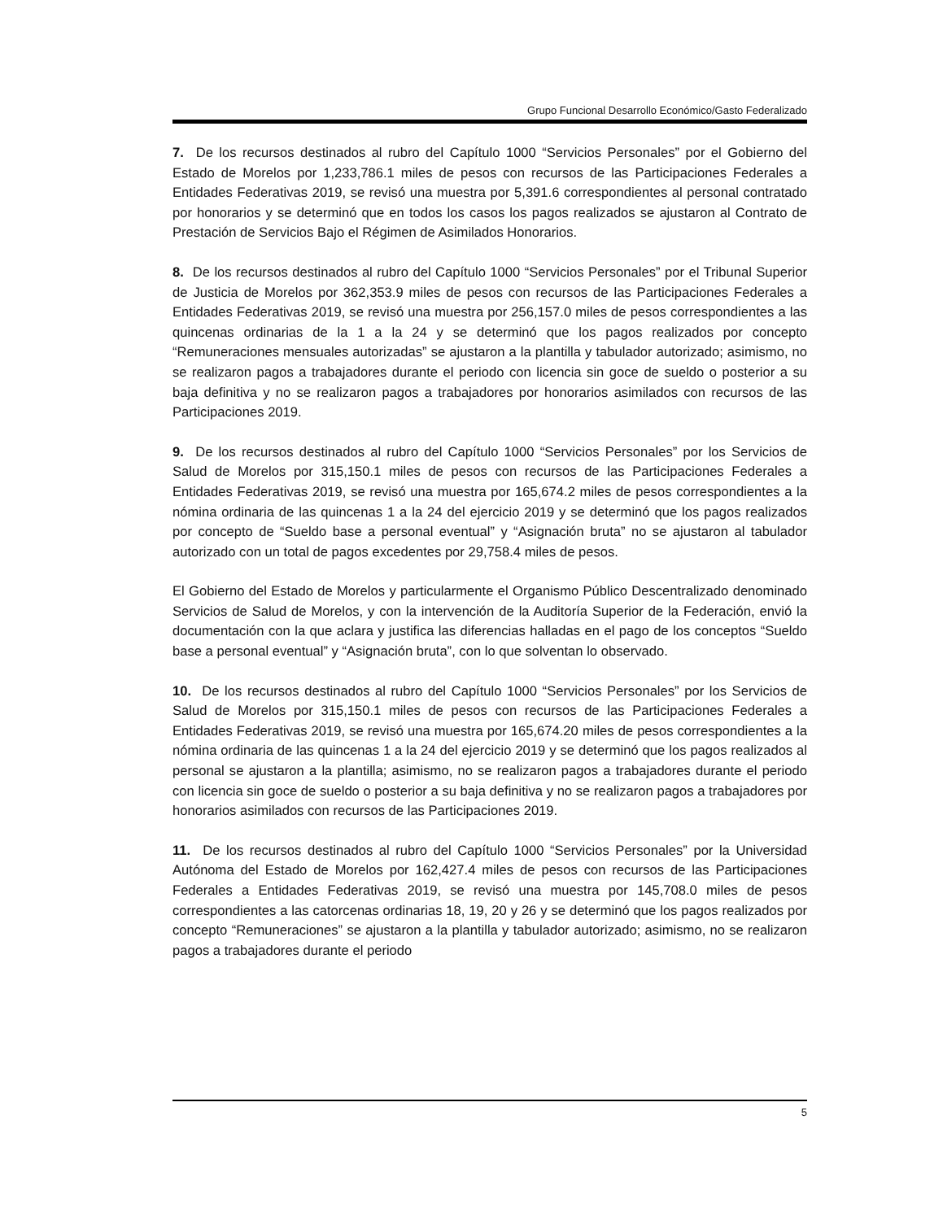Grupo Funcional Desarrollo Económico/Gasto Federalizado
7. De los recursos destinados al rubro del Capítulo 1000 “Servicios Personales” por el Gobierno del Estado de Morelos por 1,233,786.1 miles de pesos con recursos de las Participaciones Federales a Entidades Federativas 2019, se revisó una muestra por 5,391.6 correspondientes al personal contratado por honorarios y se determinó que en todos los casos los pagos realizados se ajustaron al Contrato de Prestación de Servicios Bajo el Régimen de Asimilados Honorarios.
8. De los recursos destinados al rubro del Capítulo 1000 “Servicios Personales” por el Tribunal Superior de Justicia de Morelos por 362,353.9 miles de pesos con recursos de las Participaciones Federales a Entidades Federativas 2019, se revisó una muestra por 256,157.0 miles de pesos correspondientes a las quincenas ordinarias de la 1 a la 24 y se determinó que los pagos realizados por concepto “Remuneraciones mensuales autorizadas” se ajustaron a la plantilla y tabulador autorizado; asimismo, no se realizaron pagos a trabajadores durante el periodo con licencia sin goce de sueldo o posterior a su baja definitiva y no se realizaron pagos a trabajadores por honorarios asimilados con recursos de las Participaciones 2019.
9. De los recursos destinados al rubro del Capítulo 1000 “Servicios Personales” por los Servicios de Salud de Morelos por 315,150.1 miles de pesos con recursos de las Participaciones Federales a Entidades Federativas 2019, se revisó una muestra por 165,674.2 miles de pesos correspondientes a la nómina ordinaria de las quincenas 1 a la 24 del ejercicio 2019 y se determinó que los pagos realizados por concepto de “Sueldo base a personal eventual” y “Asignación bruta” no se ajustaron al tabulador autorizado con un total de pagos excedentes por 29,758.4 miles de pesos.
El Gobierno del Estado de Morelos y particularmente el Organismo Público Descentralizado denominado Servicios de Salud de Morelos, y con la intervención de la Auditoría Superior de la Federación, envió la documentación con la que aclara y justifica las diferencias halladas en el pago de los conceptos “Sueldo base a personal eventual” y “Asignación bruta”, con lo que solventan lo observado.
10. De los recursos destinados al rubro del Capítulo 1000 “Servicios Personales” por los Servicios de Salud de Morelos por 315,150.1 miles de pesos con recursos de las Participaciones Federales a Entidades Federativas 2019, se revisó una muestra por 165,674.20 miles de pesos correspondientes a la nómina ordinaria de las quincenas 1 a la 24 del ejercicio 2019 y se determinó que los pagos realizados al personal se ajustaron a la plantilla; asimismo, no se realizaron pagos a trabajadores durante el periodo con licencia sin goce de sueldo o posterior a su baja definitiva y no se realizaron pagos a trabajadores por honorarios asimilados con recursos de las Participaciones 2019.
11. De los recursos destinados al rubro del Capítulo 1000 “Servicios Personales” por la Universidad Autónoma del Estado de Morelos por 162,427.4 miles de pesos con recursos de las Participaciones Federales a Entidades Federativas 2019, se revisó una muestra por 145,708.0 miles de pesos correspondientes a las catorcenas ordinarias 18, 19, 20 y 26 y se determinó que los pagos realizados por concepto “Remuneraciones” se ajustaron a la plantilla y tabulador autorizado; asimismo, no se realizaron pagos a trabajadores durante el periodo
5